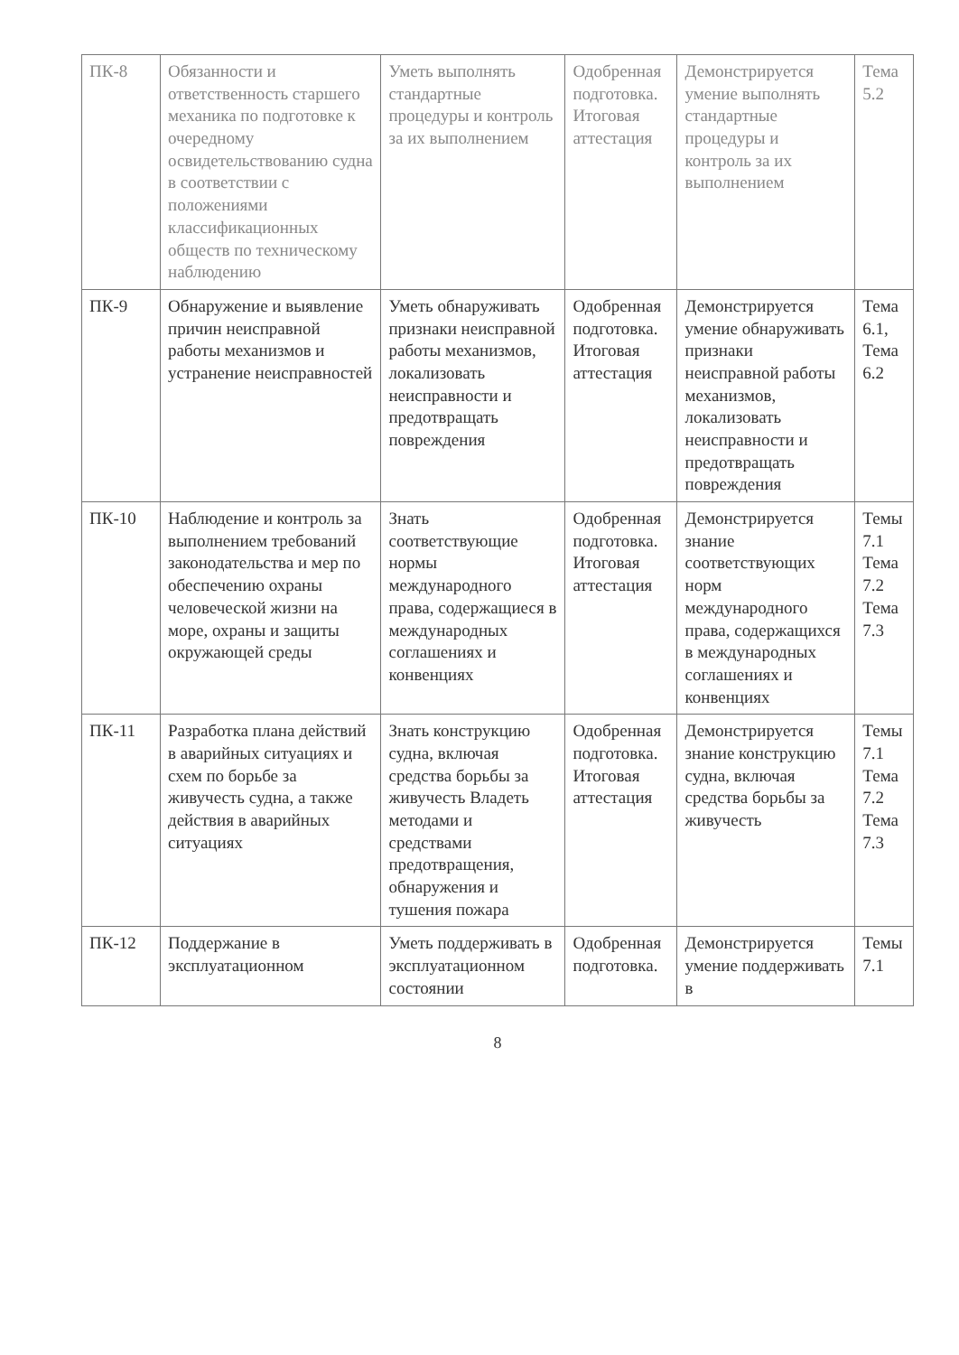| ПК-8 | Обязанности и ответственность старшего механика по подготовке к очередному освидетельствованию судна в соответствии с положениями классификационных обществ по техническому наблюдению | Уметь выполнять стандартные процедуры и контроль за их выполнением | Одобренная подготовка. Итоговая аттестация | Демонстрируется умение выполнять стандартные процедуры и контроль за их выполнением | Тема 5.2 |
| ПК-9 | Обнаружение и выявление причин неисправной работы механизмов и устранение неисправностей | Уметь обнаруживать признаки неисправной работы механизмов, локализовать неисправности и предотвращать повреждения | Одобренная подготовка. Итоговая аттестация | Демонстрируется умение обнаруживать признаки неисправной работы механизмов, локализовать неисправности и предотвращать повреждения | Тема 6.1, Тема 6.2 |
| ПК-10 | Наблюдение и контроль за выполнением требований законодательства и мер по обеспечению охраны человеческой жизни на море, охраны и защиты окружающей среды | Знать соответствующие нормы международного права, содержащиеся в международных соглашениях и конвенциях | Одобренная подготовка. Итоговая аттестация | Демонстрируется знание соответствующих норм международного права, содержащихся в международных соглашениях и конвенциях | Темы 7.1 Тема 7.2 Тема 7.3 |
| ПК-11 | Разработка плана действий в аварийных ситуациях и схем по борьбе за живучесть судна, а также действия в аварийных ситуациях | Знать конструкцию судна, включая средства борьбы за живучесть Владеть методами и средствами предотвращения, обнаружения и тушения пожара | Одобренная подготовка. Итоговая аттестация | Демонстрируется знание конструкцию судна, включая средства борьбы за живучесть | Темы 7.1 Тема 7.2 Тема 7.3 |
| ПК-12 | Поддержание в эксплуатационном | Уметь поддерживать в эксплуатационном состоянии | Одобренная подготовка. | Демонстрируется умение поддерживать в | Темы 7.1 |
8